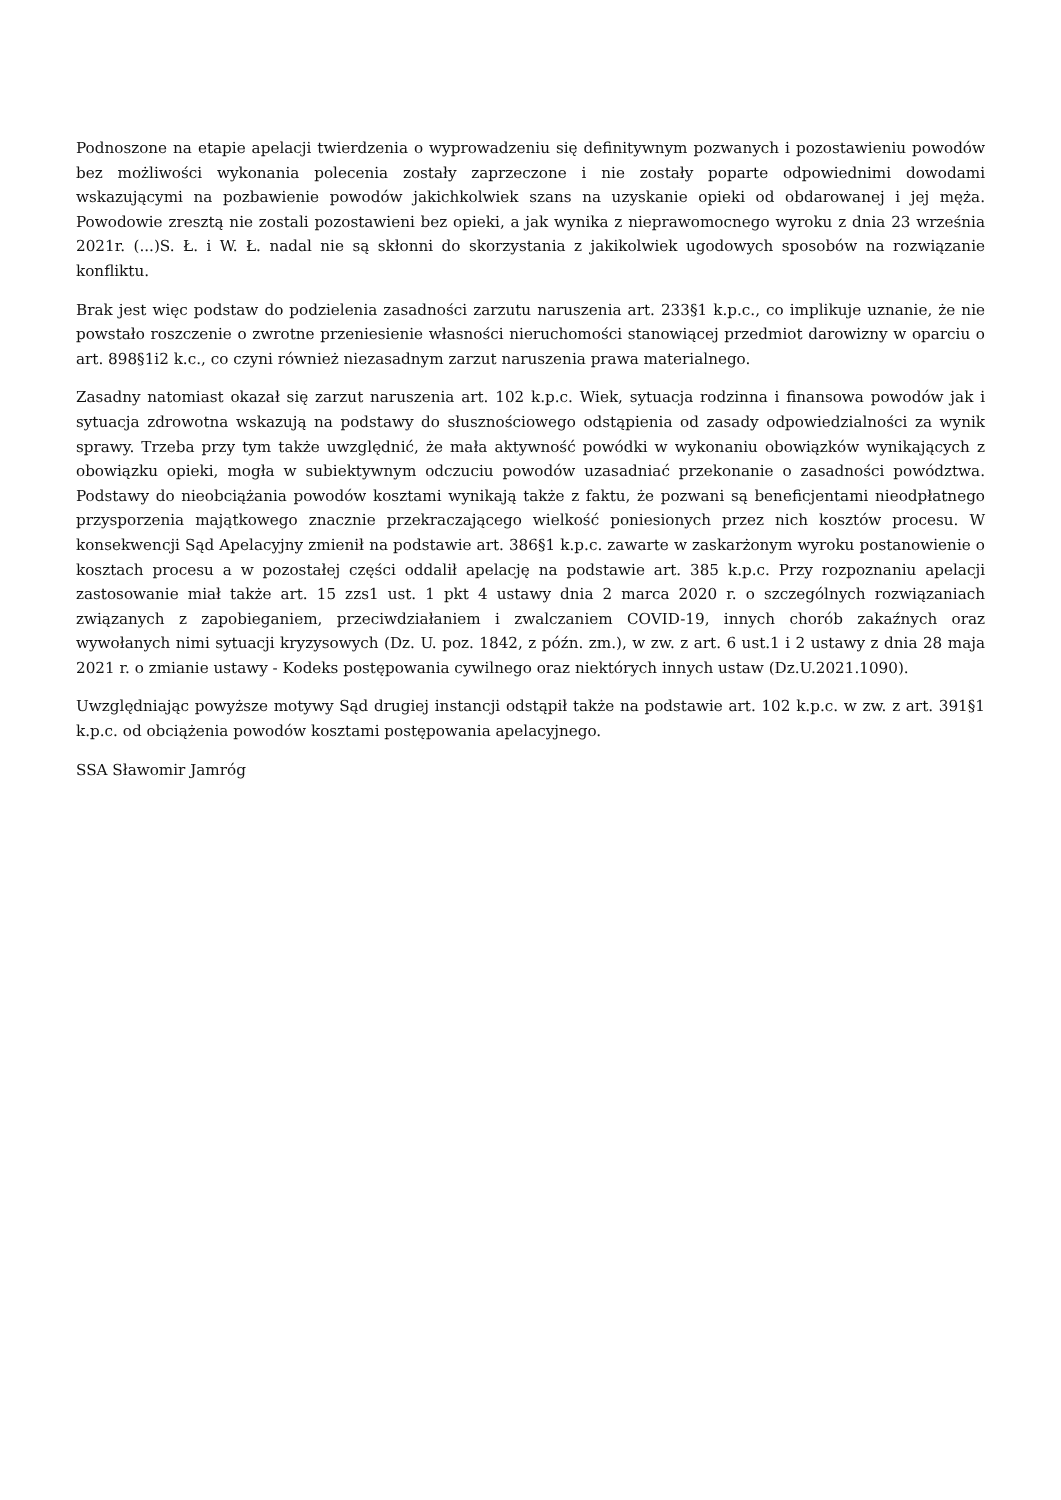Podnoszone na etapie apelacji twierdzenia o wyprowadzeniu się definitywnym pozwanych i pozostawieniu powodów bez możliwości wykonania polecenia zostały zaprzeczone i nie zostały poparte odpowiednimi dowodami wskazującymi na pozbawienie powodów jakichkolwiek szans na uzyskanie opieki od obdarowanej i jej męża. Powodowie zresztą nie zostali pozostawieni bez opieki, a jak wynika z nieprawomocnego wyroku z dnia 23 września 2021r. (...)S. Ł. i W. Ł. nadal nie są skłonni do skorzystania z jakikolwiek ugodowych sposobów na rozwiązanie konfliktu.
Brak jest więc podstaw do podzielenia zasadności zarzutu naruszenia art. 233§1 k.p.c., co implikuje uznanie, że nie powstało roszczenie o zwrotne przeniesienie własności nieruchomości stanowiącej przedmiot darowizny w oparciu o art. 898§1i2 k.c., co czyni również niezasadnym zarzut naruszenia prawa materialnego.
Zasadny natomiast okazał się zarzut naruszenia art. 102 k.p.c. Wiek, sytuacja rodzinna i finansowa powodów jak i sytuacja zdrowotna wskazują na podstawy do słusznościowego odstąpienia od zasady odpowiedzialności za wynik sprawy. Trzeba przy tym także uwzględnić, że mała aktywność powódki w wykonaniu obowiązków wynikających z obowiązku opieki, mogła w subiektywnym odczuciu powodów uzasadniać przekonanie o zasadności powództwa. Podstawy do nieobciążania powodów kosztami wynikają także z faktu, że pozwani są beneficjentami nieodpłatnego przysporzenia majątkowego znacznie przekraczającego wielkość poniesionych przez nich kosztów procesu. W konsekwencji Sąd Apelacyjny zmienił na podstawie art. 386§1 k.p.c. zawarte w zaskarżonym wyroku postanowienie o kosztach procesu a w pozostałej części oddalił apelację na podstawie art. 385 k.p.c. Przy rozpoznaniu apelacji zastosowanie miał także art. 15 zzs1 ust. 1 pkt 4 ustawy dnia 2 marca 2020 r. o szczególnych rozwiązaniach związanych z zapobieganiem, przeciwdziałaniem i zwalczaniem COVID-19, innych chorób zakaźnych oraz wywołanych nimi sytuacji kryzysowych (Dz. U. poz. 1842, z późn. zm.), w zw. z art. 6 ust.1 i 2 ustawy z dnia 28 maja 2021 r. o zmianie ustawy - Kodeks postępowania cywilnego oraz niektórych innych ustaw (Dz.U.2021.1090).
Uwzględniając powyższe motywy Sąd drugiej instancji odstąpił także na podstawie art. 102 k.p.c. w zw. z art. 391§1 k.p.c. od obciążenia powodów kosztami postępowania apelacyjnego.
SSA Sławomir Jamróg